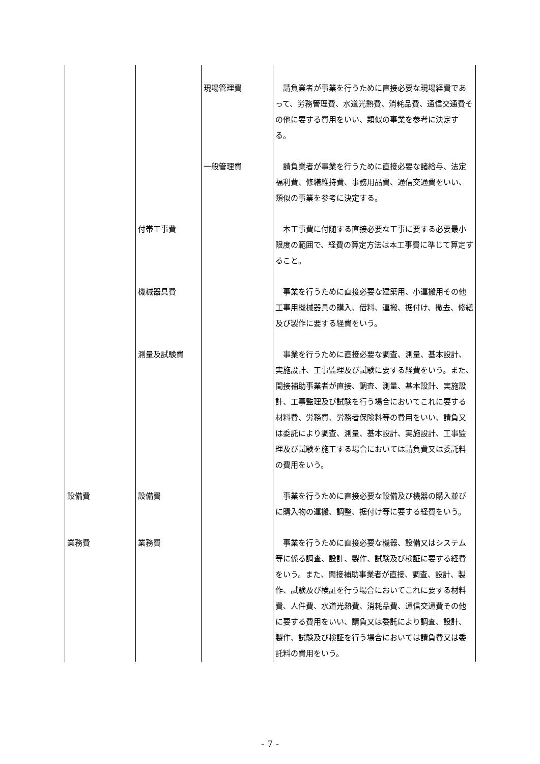| | | 現場管理費 | 請負業者が事業を行うために直接必要な現場経費であって、労務管理費、水道光熱費、消耗品費、通信交通費その他に要する費用をいい、類似の事業を参考に決定する。 |
| | | 一般管理費 | 請負業者が事業を行うために直接必要な諸給与、法定福利費、修繕維持費、事務用品費、通信交通費をいい、類似の事業を参考に決定する。 |
| | 付帯工事費 | | 本工事費に付随する直接必要な工事に要する必要最小限度の範囲で、経費の算定方法は本工事費に準じて算定すること。 |
| | 機械器具費 | | 事業を行うために直接必要な建築用、小運搬用その他工事用機械器具の購入、借料、運搬、据付け、撤去、修繕及び製作に要する経費をいう。 |
| | 測量及試験費 | | 事業を行うために直接必要な調査、測量、基本設計、実施設計、工事監理及び試験に要する経費をいう。また、間接補助事業者が直接、調査、測量、基本設計、実施設計、工事監理及び試験を行う場合においてこれに要する材料費、労務費、労務者保険料等の費用をいい、請負又は委託により調査、測量、基本設計、実施設計、工事監理及び試験を施工する場合においては請負費又は委託料の費用をいう。 |
| 設備費 | 設備費 | | 事業を行うために直接必要な設備及び機器の購入並びに購入物の運搬、調整、据付け等に要する経費をいう。 |
| 業務費 | 業務費 | | 事業を行うために直接必要な機器、設備又はシステム等に係る調査、設計、製作、試験及び検証に要する経費をいう。また、間接補助事業者が直接、調査、設計、製作、試験及び検証を行う場合においてこれに要する材料費、人件費、水道光熱費、消耗品費、通信交通費その他に要する費用をいい、請負又は委託により調査、設計、製作、試験及び検証を行う場合においては請負費又は委託料の費用をいう。 |
- 7 -